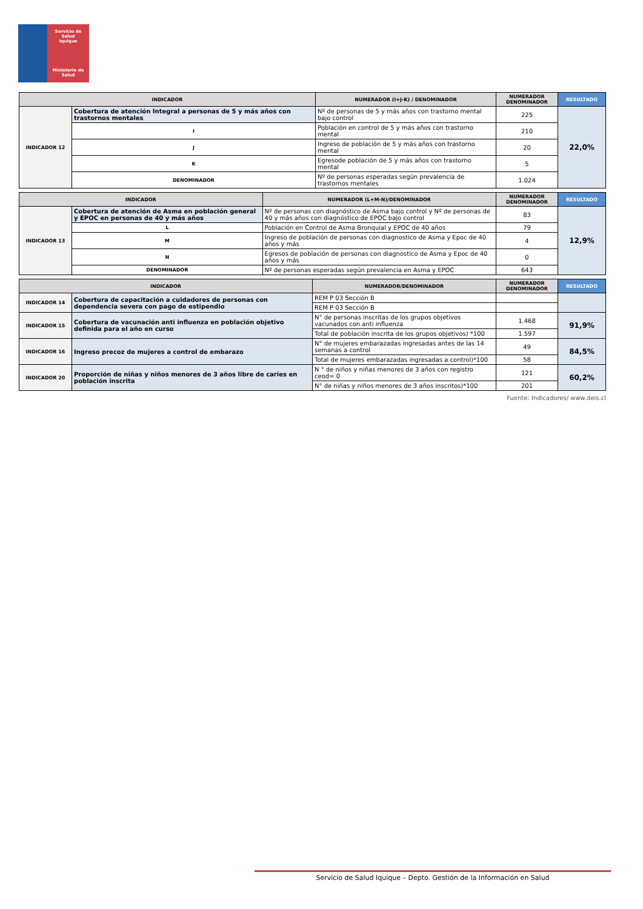Servicio de Salud
Iquique
Ministerio de Salud
| INDICADOR | | NUMERADOR (I+J-K) / DENOMINADOR | NUMERADOR DENOMINADOR | RESULTADO |
| --- | --- | --- | --- | --- |
| INDICADOR 12 | Cobertura de atención Integral a personas de 5 y más años con trastornos mentales | Nº de personas de 5 y más años con trastorno mental bajo control | 225 | 22,0% |
| | I | Población en control de 5 y más años con trastorno mental | 210 | |
| | J | Ingreso de población de 5 y más años con trastorno mental | 20 | |
| | K | Egresode población de 5 y más años con trastorno mental | 5 | |
| | DENOMINADOR | Nº de personas esperadas según prevalencia de trastornos mentales | 1.024 | |
| INDICADOR | | NUMERADOR (L+M-N)/DENOMINADOR | NUMERADOR DENOMINADOR | RESULTADO |
| --- | --- | --- | --- | --- |
| INDICADOR 13 | Cobertura de atención de Asma en población general y EPOC en personas de 40 y más años | Nº de personas con diagnóstico de Asma bajo control y Nº de personas de 40 y más años con diagnóstico de EPOC bajo control | 83 | 12,9% |
| | L | Población en Control de Asma Bronquial y EPOC de 40 años | 79 | |
| | M | Ingreso de población de personas con diagnostico de Asma y Epoc de 40 años y más | 4 | |
| | N | Egresos de población de personas con diagnostico de Asma y Epoc de 40 años y más | 0 | |
| | DENOMINADOR | Nº de personas esperadas según prevalencia en Asma y EPOC | 643 | |
| INDICADOR | | NUMERADOR/DENOMINADOR | NUMERADOR DENOMINADOR | RESULTADO |
| --- | --- | --- | --- | --- |
| INDICADOR 14 | Cobertura de capacitación a cuidadores de personas con dependencia severa con pago de estipendio | REM P 03 Sección B | | |
| | | REM P 03 Sección B | | |
| INDICADOR 15 | Cobertura de vacunación anti influenza en población objetivo definida para el año en curso | N° de personas inscritas de los grupos objetivos vacunados con anti influenza | 1.468 | 91,9% |
| | | Total de población inscrita de los grupos objetivos) *100 | 1.597 | |
| INDICADOR 16 | Ingreso precoz de mujeres a control de embarazo | N° de mujeres embarazadas ingresadas antes de las 14 semanas a control | 49 | 84,5% |
| | | Total de mujeres embarazadas ingresadas a control)*100 | 58 | |
| INDICADOR 20 | Proporción de niñas y niños menores de 3 años libre de caries en población inscrita | N ° de niños y niñas menores de 3 años con registro ceod= 0 | 121 | 60,2% |
| | | N° de niñas y niños menores de 3 años inscritos)*100 | 201 | |
Fuente: Indicadores/ www.deis.cl
Servicio de Salud Iquique – Depto. Gestión de la Información en Salud